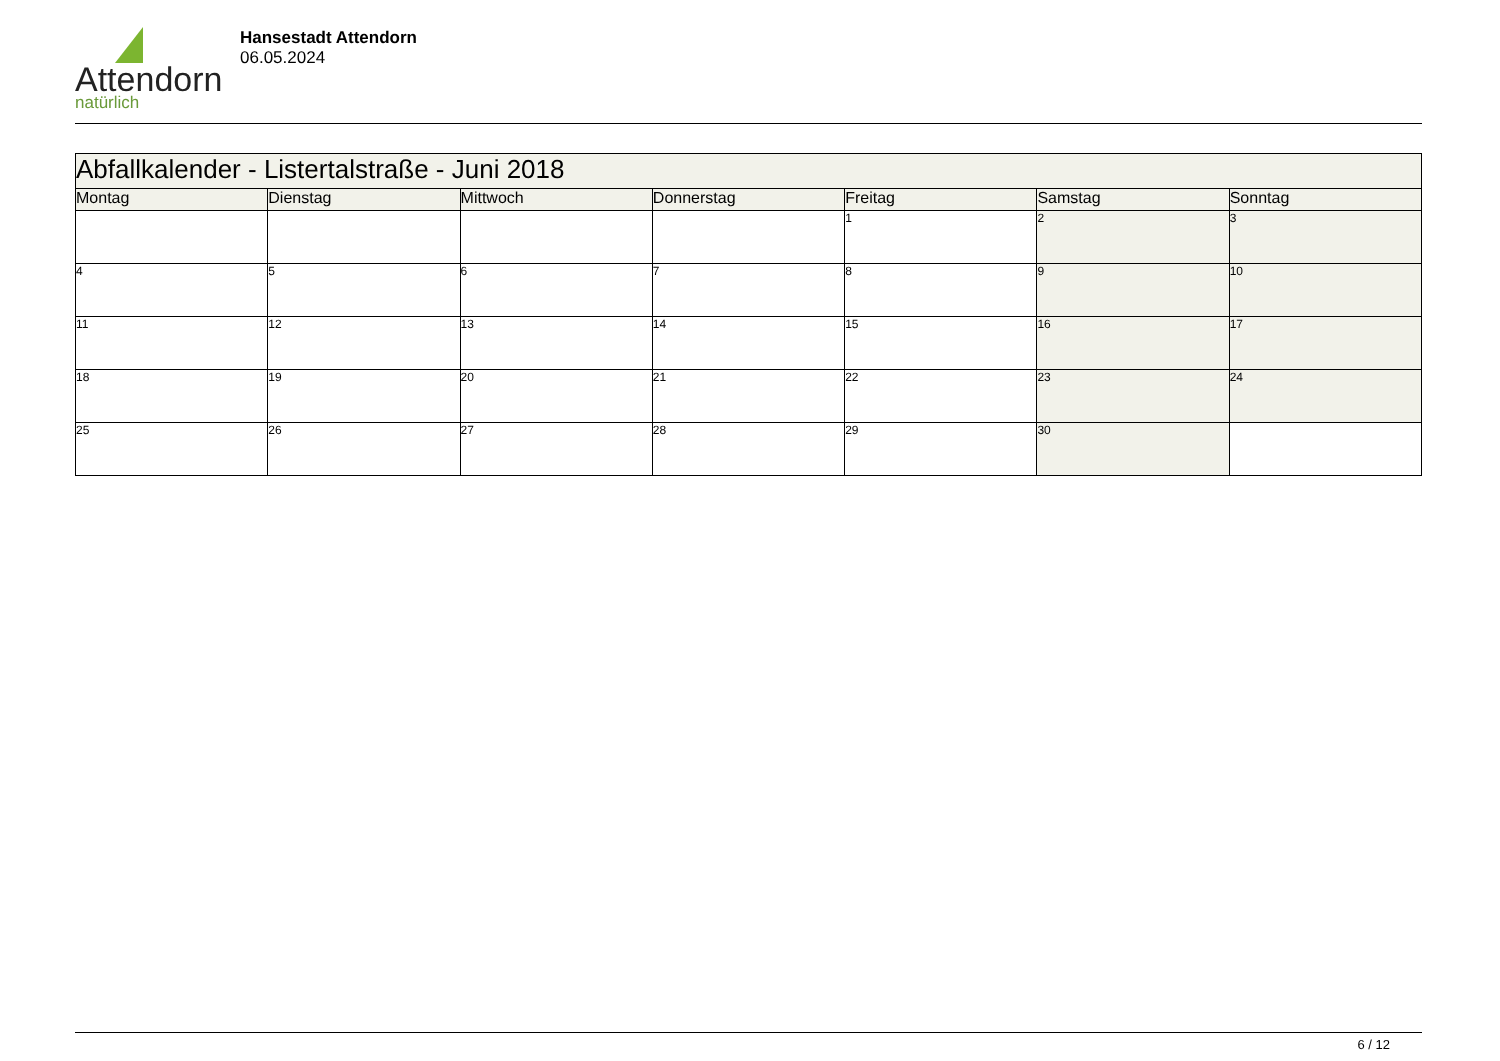Attendorn
natürlich
Hansestadt Attendorn
06.05.2024
| Abfallkalender - Listertalstraße - Juni 2018 | | | | | | |
| Montag | Dienstag | Mittwoch | Donnerstag | Freitag | Samstag | Sonntag |
| | | | | 1 | 2 | 3 |
| 4 | 5 | 6 | 7 | 8 | 9 | 10 |
| 11 | 12 | 13 | 14 | 15 | 16 | 17 |
| 18 | 19 | 20 | 21 | 22 | 23 | 24 |
| 25 | 26 | 27 | 28 | 29 | 30 | |
6 / 12